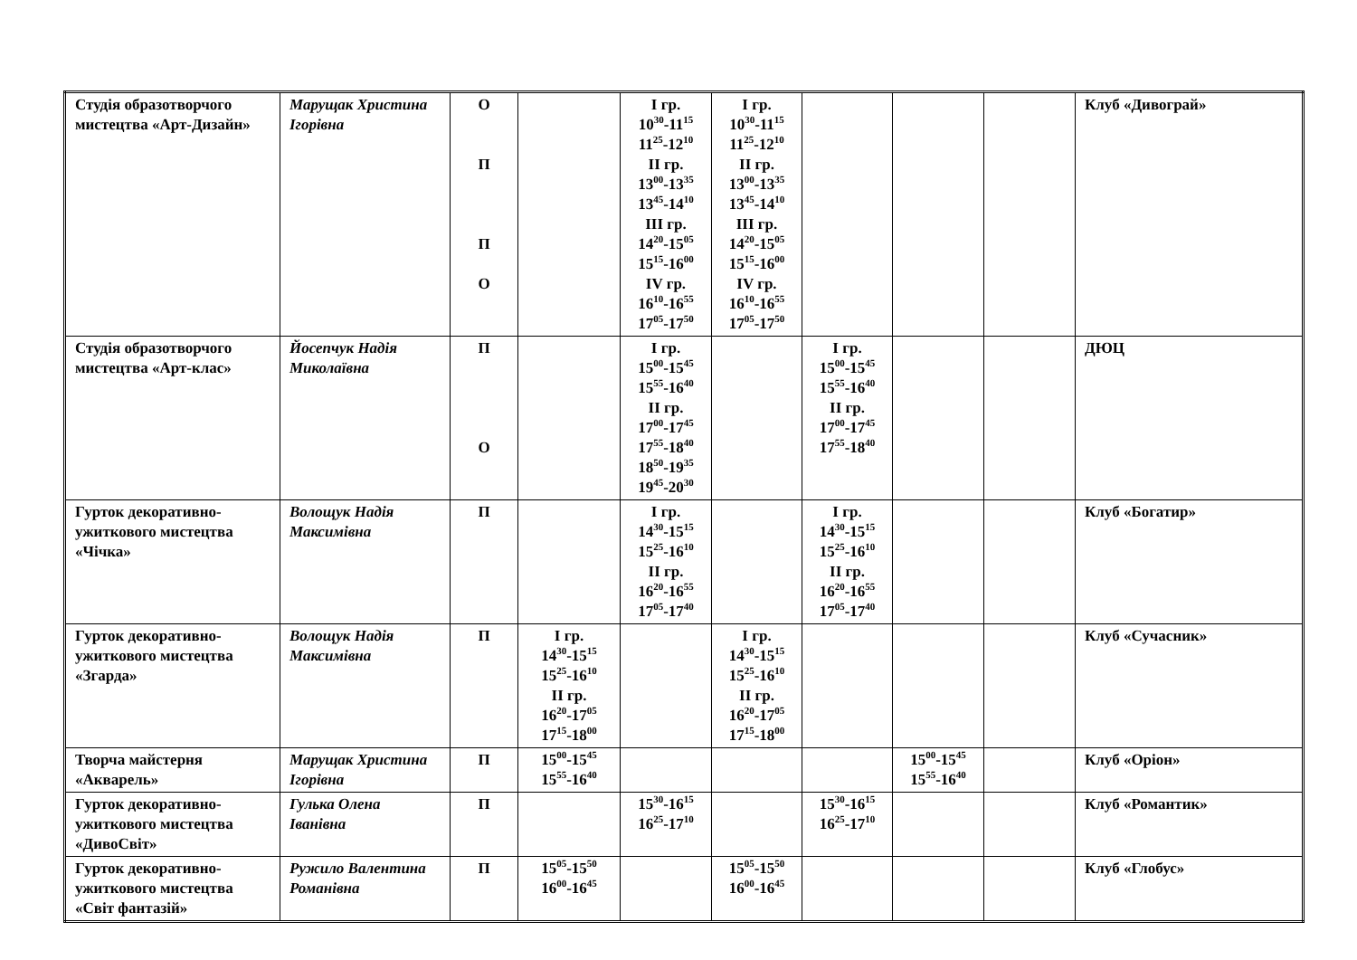| Студія образотворчого мистецтва «Арт-Дизайн» | Марущак Христина Ігорівна | О П П О | | І гр. 10<sup>30</sup>-11<sup>15</sup> 11<sup>25</sup>-12<sup>10</sup> ІІ гр. 13<sup>00</sup>-13<sup>35</sup> 13<sup>45</sup>-14<sup>10</sup> ІІІ гр. 14<sup>20</sup>-15<sup>05</sup> 15<sup>15</sup>-16<sup>00</sup> IV гр. 16<sup>10</sup>-16<sup>55</sup> 17<sup>05</sup>-17<sup>50</sup> | І гр. 10<sup>30</sup>-11<sup>15</sup> 11<sup>25</sup>-12<sup>10</sup> ІІ гр. 13<sup>00</sup>-13<sup>35</sup> 13<sup>45</sup>-14<sup>10</sup> ІІІ гр. 14<sup>20</sup>-15<sup>05</sup> 15<sup>15</sup>-16<sup>00</sup> IV гр. 16<sup>10</sup>-16<sup>55</sup> 17<sup>05</sup>-17<sup>50</sup> | | | | Клуб «Дивограй» |
| Студія образотворчого мистецтва «Арт-клас» | Йосепчук Надія Миколаївна | П О | | І гр. 15<sup>00</sup>-15<sup>45</sup> 15<sup>55</sup>-16<sup>40</sup> ІІ гр. 17<sup>00</sup>-17<sup>45</sup> 17<sup>55</sup>-18<sup>40</sup> 18<sup>50</sup>-19<sup>35</sup> 19<sup>45</sup>-20<sup>30</sup> | | І гр. 15<sup>00</sup>-15<sup>45</sup> 15<sup>55</sup>-16<sup>40</sup> ІІ гр. 17<sup>00</sup>-17<sup>45</sup> 17<sup>55</sup>-18<sup>40</sup> | | | ДЮЦ |
| Гурток декоративно-ужиткового мистецтва «Чічка» | Волощук Надія Максимівна | П | | І гр. 14<sup>30</sup>-15<sup>15</sup> 15<sup>25</sup>-16<sup>10</sup> ІІ гр. 16<sup>20</sup>-16<sup>55</sup> 17<sup>05</sup>-17<sup>40</sup> | | І гр. 14<sup>30</sup>-15<sup>15</sup> 15<sup>25</sup>-16<sup>10</sup> ІІ гр. 16<sup>20</sup>-16<sup>55</sup> 17<sup>05</sup>-17<sup>40</sup> | | | Клуб «Богатир» |
| Гурток декоративно-ужиткового мистецтва «Згарда» | Волощук Надія Максимівна | П | І гр. 14<sup>30</sup>-15<sup>15</sup> 15<sup>25</sup>-16<sup>10</sup> ІІ гр. 16<sup>20</sup>-17<sup>05</sup> 17<sup>15</sup>-18<sup>00</sup> | | І гр. 14<sup>30</sup>-15<sup>15</sup> 15<sup>25</sup>-16<sup>10</sup> ІІ гр. 16<sup>20</sup>-17<sup>05</sup> 17<sup>15</sup>-18<sup>00</sup> | | | | Клуб «Сучасник» |
| Творча майстерня «Акварель» | Марущак Христина Ігорівна | П | 15<sup>00</sup>-15<sup>45</sup> 15<sup>55</sup>-16<sup>40</sup> | | | | 15<sup>00</sup>-15<sup>45</sup> 15<sup>55</sup>-16<sup>40</sup> | | Клуб «Оріон» |
| Гурток декоративно-ужиткового мистецтва «ДивоСвіт» | Гулька Олена Іванівна | П | | 15<sup>30</sup>-16<sup>15</sup> 16<sup>25</sup>-17<sup>10</sup> | | 15<sup>30</sup>-16<sup>15</sup> 16<sup>25</sup>-17<sup>10</sup> | | | Клуб «Романтик» |
| Гурток декоративно-ужиткового мистецтва «Світ фантазій» | Ружило Валентина Романівна | П | 15<sup>05</sup>-15<sup>50</sup> 16<sup>00</sup>-16<sup>45</sup> | | 15<sup>05</sup>-15<sup>50</sup> 16<sup>00</sup>-16<sup>45</sup> | | | | Клуб «Глобус» |